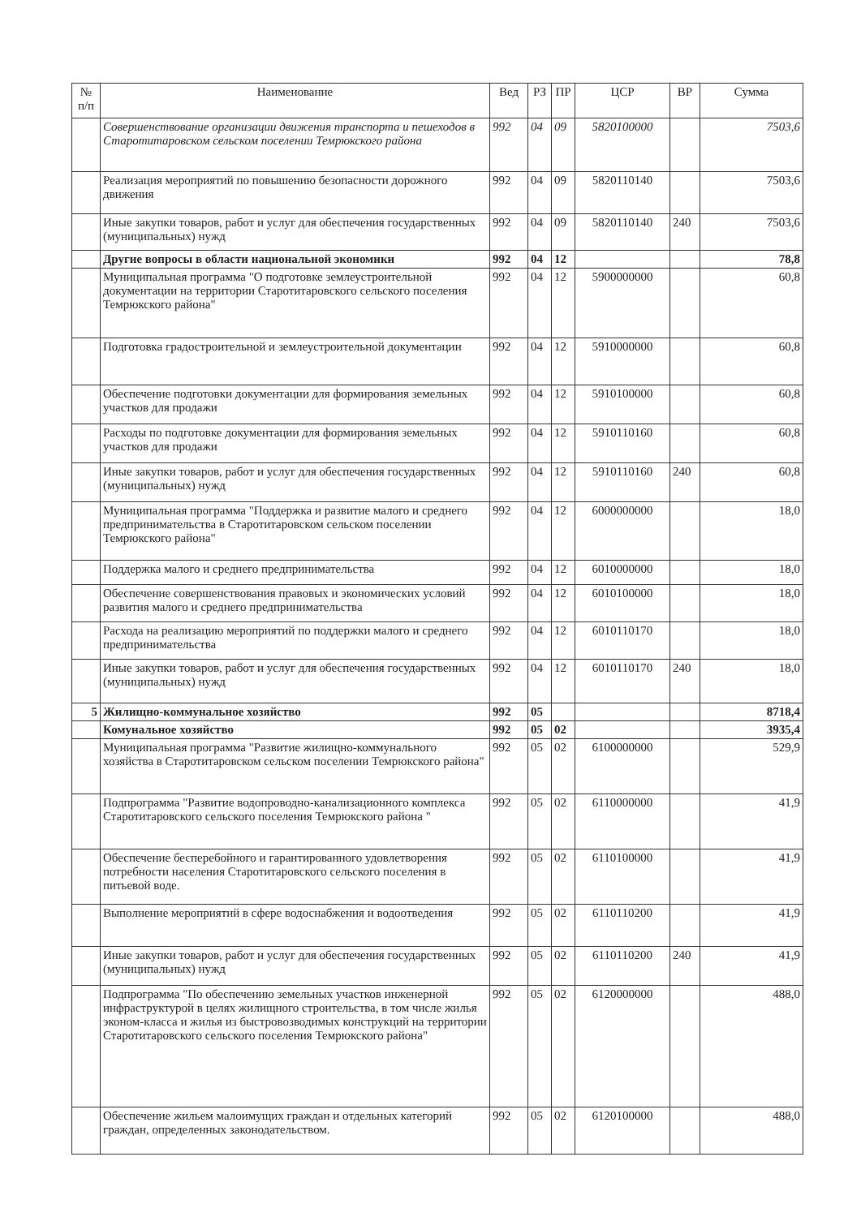| № п/п | Наименование | Вед | РЗ | ПР | ЦСР | ВР | Сумма |
| --- | --- | --- | --- | --- | --- | --- | --- |
| | Совершенствование организации движения транспорта и пешеходов в Старотитаровском сельском поселении Темрюкского района | 992 | 04 | 09 | 5820100000 | | 7503,6 |
| | Реализация мероприятий по повышению безопасности дорожного движения | 992 | 04 | 09 | 5820110140 | | 7503,6 |
| | Иные закупки товаров, работ и услуг для обеспечения государственных (муниципальных) нужд | 992 | 04 | 09 | 5820110140 | 240 | 7503,6 |
| | Другие вопросы в области национальной экономики | 992 | 04 | 12 | | | 78,8 |
| | Муниципальная программа "О подготовке землеустроительной документации на территории Старотитаровского сельского поселения Темрюкского района" | 992 | 04 | 12 | 5900000000 | | 60,8 |
| | Подготовка градостроительной и землеустроительной документации | 992 | 04 | 12 | 5910000000 | | 60,8 |
| | Обеспечение подготовки документации для формирования земельных участков для продажи | 992 | 04 | 12 | 5910100000 | | 60,8 |
| | Расходы по подготовке документации для формирования земельных участков для продажи | 992 | 04 | 12 | 5910110160 | | 60,8 |
| | Иные закупки товаров, работ и услуг для обеспечения государственных (муниципальных) нужд | 992 | 04 | 12 | 5910110160 | 240 | 60,8 |
| | Муниципальная программа "Поддержка и развитие малого и среднего предпринимательства в Старотитаровском сельском поселении Темрюкского района" | 992 | 04 | 12 | 6000000000 | | 18,0 |
| | Поддержка малого и среднего предпринимательства | 992 | 04 | 12 | 6010000000 | | 18,0 |
| | Обеспечение совершенствования правовых и экономических условий развития малого и среднего предпринимательства | 992 | 04 | 12 | 6010100000 | | 18,0 |
| | Расхода на реализацию мероприятий по поддержки малого и среднего предпринимательства | 992 | 04 | 12 | 6010110170 | | 18,0 |
| | Иные закупки товаров, работ и услуг для обеспечения государственных (муниципальных) нужд | 992 | 04 | 12 | 6010110170 | 240 | 18,0 |
| 5 | Жилищно-коммунальное хозяйство | 992 | 05 | | | | 8718,4 |
| | Комунальное хозяйство | 992 | 05 | 02 | | | 3935,4 |
| | Муниципальная программа "Развитие жилищно-коммунального хозяйства в Старотитаровском сельском поселении Темрюкского района" | 992 | 05 | 02 | 6100000000 | | 529,9 |
| | Подпрограмма "Развитие водопроводно-канализационного комплекса Старотитаровского сельского поселения Темрюкского района " | 992 | 05 | 02 | 6110000000 | | 41,9 |
| | Обеспечение бесперебойного и гарантированного удовлетворения потребности населения Старотитаровского сельского поселения в питьевой воде. | 992 | 05 | 02 | 6110100000 | | 41,9 |
| | Выполнение мероприятий в сфере водоснабжения и водоотведения | 992 | 05 | 02 | 6110110200 | | 41,9 |
| | Иные закупки товаров, работ и услуг для обеспечения государственных (муниципальных) нужд | 992 | 05 | 02 | 6110110200 | 240 | 41,9 |
| | Подпрограмма "По обеспечению земельных участков инженерной инфраструктурой в целях жилищного строительства, в том числе жилья эконом-класса и жилья из быстровозводимых конструкций на территории Старотитаровского сельского поселения Темрюкского района" | 992 | 05 | 02 | 6120000000 | | 488,0 |
| | Обеспечение жильем малоимущих граждан и отдельных категорий граждан, определенных законодательством. | 992 | 05 | 02 | 6120100000 | | 488,0 |